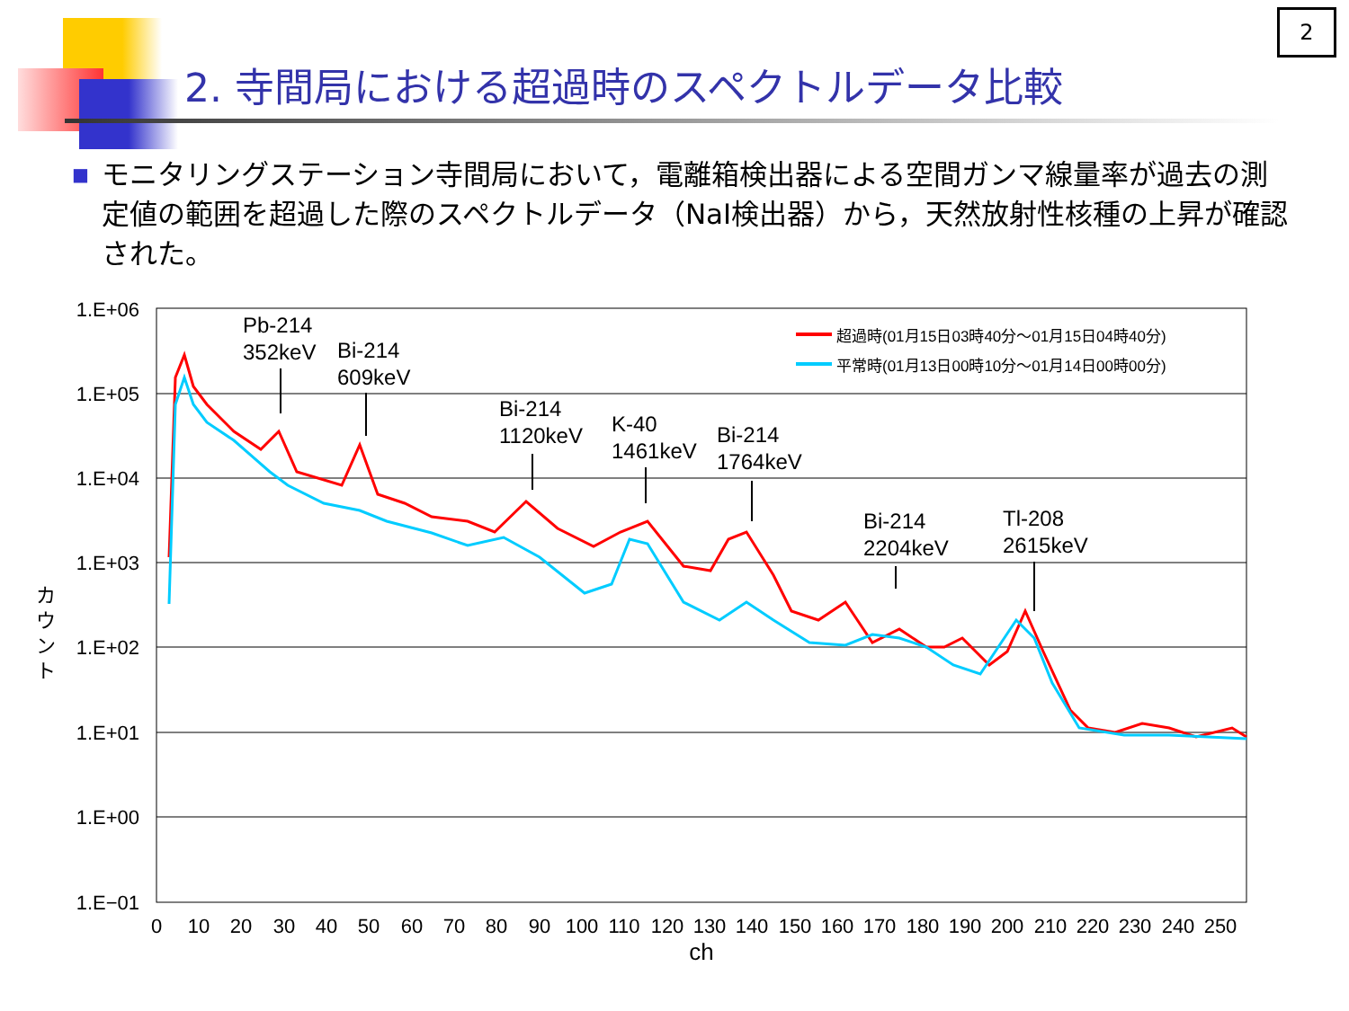2
2. 寺間局における超過時のスペクトルデータ比較
■
モニタリングステーション寺間局において，電離箱検出器による空間ガンマ線量率が過去の測定値の範囲を超過した際のスペクトルデータ（NaI検出器）から，天然放射性核種の上昇が確認された。
1.E+06
1.E+05
1.E+04
1.E+03
1.E+02
1.E+01
1.E+00
1.E−01
0
10
20
30
40
50
60
70
80
90
100
110
120
130
140
150
160
170
180
190
200
210
220
230
240
250
ch
カ
ウ
ン
ト
超過時(01月15日03時40分～01月15日04時40分)
平常時(01月13日00時10分～01月14日00時00分)
Pb-214
352keV
Bi-214
609keV
Bi-214
1120keV
K-40
1461keV
Bi-214
1764keV
Bi-214
2204keV
Tl-208
2615keV